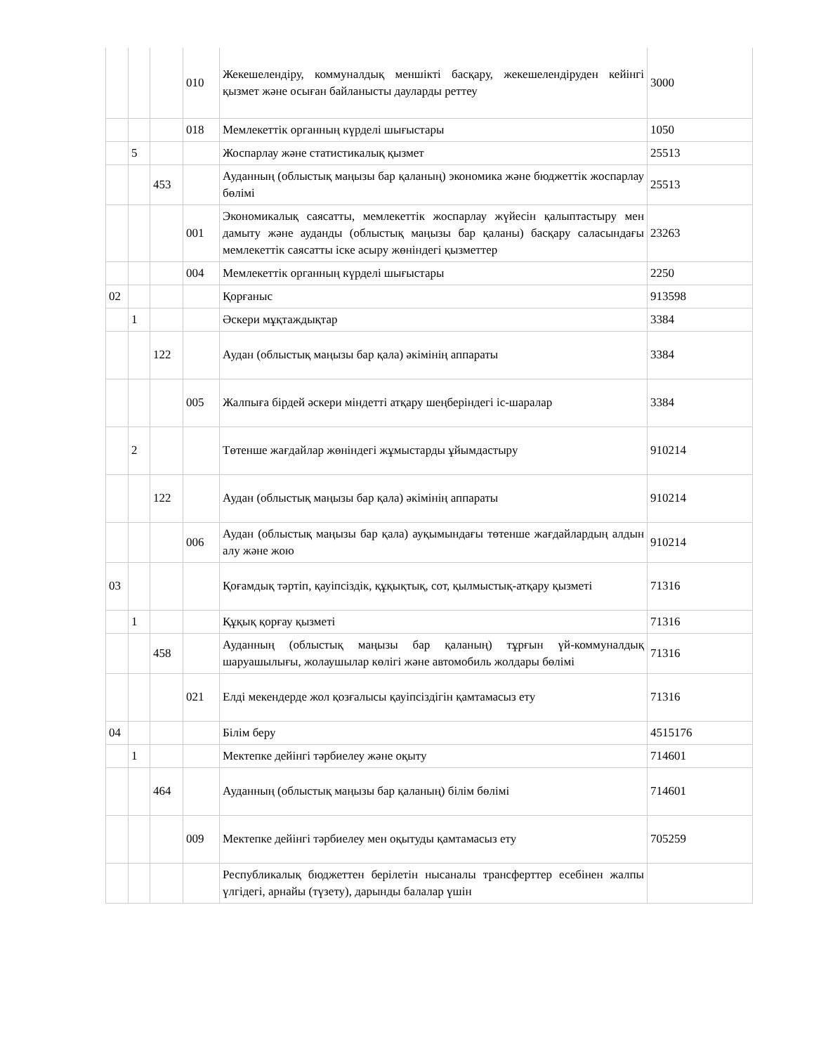| | | | 010 | Жекешелендіру, коммуналдық меншікті басқару, жекешелендіруден кейінгі қызмет және осыған байланысты дауларды реттеу | 3000 |
| | | | 018 | Мемлекеттік органның күрделі шығыстары | 1050 |
| | 5 | | | Жоспарлау және статистикалық қызмет | 25513 |
| | | 453 | | Ауданның (облыстық маңызы бар қаланың) экономика және бюджеттік жоспарлау бөлімі | 25513 |
| | | | 001 | Экономикалық саясатты, мемлекеттік жоспарлау жүйесін қалыптастыру мен дамыту және ауданды (облыстық маңызы бар қаланы) басқару саласындағы мемлекеттік саясатты іске асыру жөніндегі қызметтер | 23263 |
| | | | 004 | Мемлекеттік органның күрделі шығыстары | 2250 |
| 02 | | | | Қорғаныс | 913598 |
| | 1 | | | Әскери мұқтаждықтар | 3384 |
| | | 122 | | Аудан (облыстық маңызы бар қала) әкімінің аппараты | 3384 |
| | | | 005 | Жалпыға бірдей әскери міндетті атқару шеңберіндегі іс-шаралар | 3384 |
| | 2 | | | Төтенше жағдайлар жөніндегі жұмыстарды ұйымдастыру | 910214 |
| | | 122 | | Аудан (облыстық маңызы бар қала) әкімінің аппараты | 910214 |
| | | | 006 | Аудан (облыстық маңызы бар қала) ауқымындағы төтенше жағдайлардың алдын алу және жою | 910214 |
| 03 | | | | Қоғамдық тәртіп, қауіпсіздік, құқықтық, сот, қылмыстық-атқару қызметі | 71316 |
| | 1 | | | Құқық қорғау қызметі | 71316 |
| | | 458 | | Ауданның (облыстық маңызы бар қаланың) тұрғын үй-коммуналдық шаруашылығы, жолаушылар көлігі және автомобиль жолдары бөлімі | 71316 |
| | | | 021 | Елді мекендерде жол қозғалысы қауіпсіздігін қамтамасыз ету | 71316 |
| 04 | | | | Білім беру | 4515176 |
| | 1 | | | Мектепке дейінгі тәрбиелеу және оқыту | 714601 |
| | | 464 | | Ауданның (облыстық маңызы бар қаланың) білім бөлімі | 714601 |
| | | | 009 | Мектепке дейінгі тәрбиелеу мен оқытуды қамтамасыз ету | 705259 |
| | | | | Республикалық бюджеттен берілетін нысаналы трансферттер есебінен жалпы үлгідегі, арнайы (түзету), дарынды балалар үшін | |